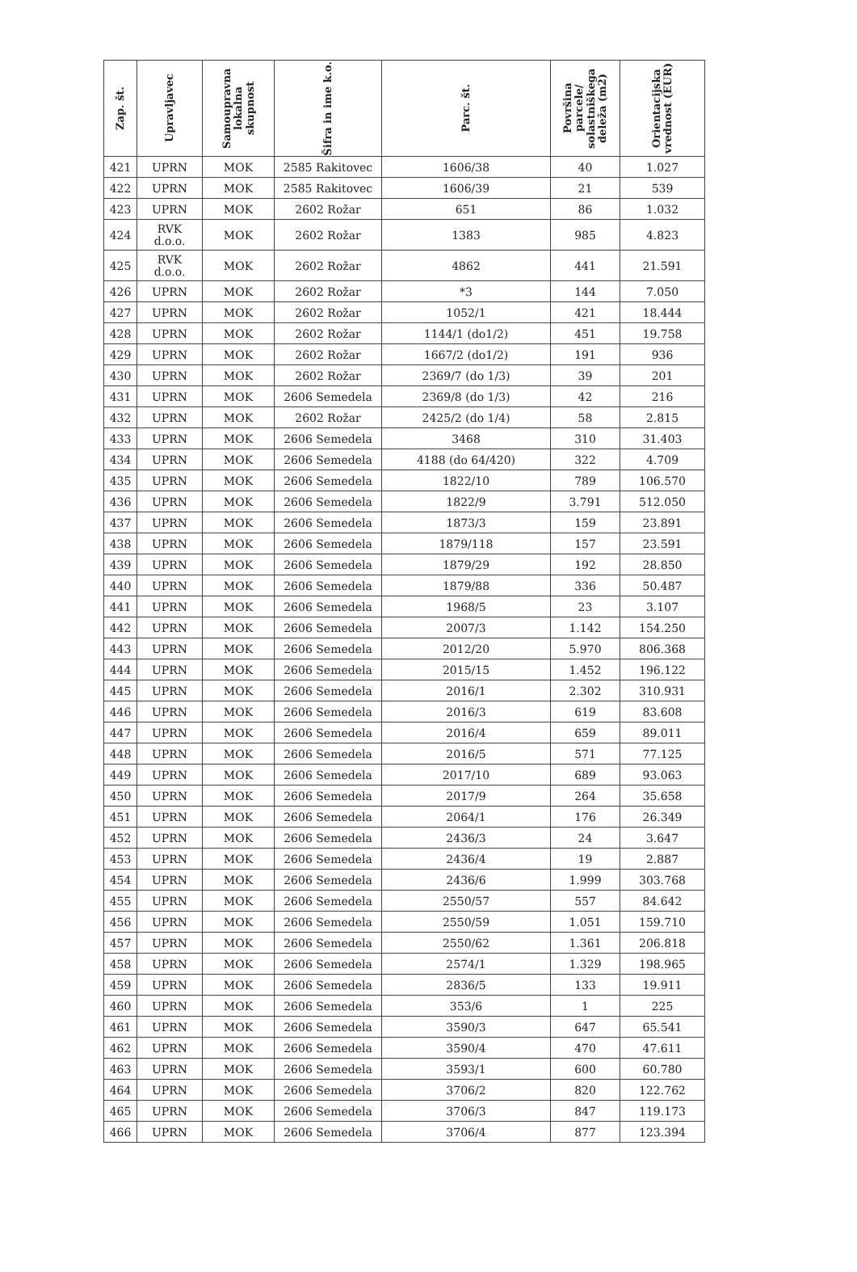| Zap. št. | Upravljavec | Samoupravna lokalna skupnost | Šifra in ime k.o. | Parc. št. | Površina parcele/ solastniškega deleža (m2) | Orientacijska vrednost (EUR) |
| --- | --- | --- | --- | --- | --- | --- |
| 421 | UPRN | MOK | 2585 Rakitovec | 1606/38 | 40 | 1.027 |
| 422 | UPRN | MOK | 2585 Rakitovec | 1606/39 | 21 | 539 |
| 423 | UPRN | MOK | 2602 Rožar | 651 | 86 | 1.032 |
| 424 | RVK d.o.o. | MOK | 2602 Rožar | 1383 | 985 | 4.823 |
| 425 | RVK d.o.o. | MOK | 2602 Rožar | 4862 | 441 | 21.591 |
| 426 | UPRN | MOK | 2602 Rožar | *3 | 144 | 7.050 |
| 427 | UPRN | MOK | 2602 Rožar | 1052/1 | 421 | 18.444 |
| 428 | UPRN | MOK | 2602 Rožar | 1144/1 (do1/2) | 451 | 19.758 |
| 429 | UPRN | MOK | 2602 Rožar | 1667/2 (do1/2) | 191 | 936 |
| 430 | UPRN | MOK | 2602 Rožar | 2369/7 (do 1/3) | 39 | 201 |
| 431 | UPRN | MOK | 2606 Semedela | 2369/8 (do 1/3) | 42 | 216 |
| 432 | UPRN | MOK | 2602 Rožar | 2425/2 (do 1/4) | 58 | 2.815 |
| 433 | UPRN | MOK | 2606 Semedela | 3468 | 310 | 31.403 |
| 434 | UPRN | MOK | 2606 Semedela | 4188 (do 64/420) | 322 | 4.709 |
| 435 | UPRN | MOK | 2606 Semedela | 1822/10 | 789 | 106.570 |
| 436 | UPRN | MOK | 2606 Semedela | 1822/9 | 3.791 | 512.050 |
| 437 | UPRN | MOK | 2606 Semedela | 1873/3 | 159 | 23.891 |
| 438 | UPRN | MOK | 2606 Semedela | 1879/118 | 157 | 23.591 |
| 439 | UPRN | MOK | 2606 Semedela | 1879/29 | 192 | 28.850 |
| 440 | UPRN | MOK | 2606 Semedela | 1879/88 | 336 | 50.487 |
| 441 | UPRN | MOK | 2606 Semedela | 1968/5 | 23 | 3.107 |
| 442 | UPRN | MOK | 2606 Semedela | 2007/3 | 1.142 | 154.250 |
| 443 | UPRN | MOK | 2606 Semedela | 2012/20 | 5.970 | 806.368 |
| 444 | UPRN | MOK | 2606 Semedela | 2015/15 | 1.452 | 196.122 |
| 445 | UPRN | MOK | 2606 Semedela | 2016/1 | 2.302 | 310.931 |
| 446 | UPRN | MOK | 2606 Semedela | 2016/3 | 619 | 83.608 |
| 447 | UPRN | MOK | 2606 Semedela | 2016/4 | 659 | 89.011 |
| 448 | UPRN | MOK | 2606 Semedela | 2016/5 | 571 | 77.125 |
| 449 | UPRN | MOK | 2606 Semedela | 2017/10 | 689 | 93.063 |
| 450 | UPRN | MOK | 2606 Semedela | 2017/9 | 264 | 35.658 |
| 451 | UPRN | MOK | 2606 Semedela | 2064/1 | 176 | 26.349 |
| 452 | UPRN | MOK | 2606 Semedela | 2436/3 | 24 | 3.647 |
| 453 | UPRN | MOK | 2606 Semedela | 2436/4 | 19 | 2.887 |
| 454 | UPRN | MOK | 2606 Semedela | 2436/6 | 1.999 | 303.768 |
| 455 | UPRN | MOK | 2606 Semedela | 2550/57 | 557 | 84.642 |
| 456 | UPRN | MOK | 2606 Semedela | 2550/59 | 1.051 | 159.710 |
| 457 | UPRN | MOK | 2606 Semedela | 2550/62 | 1.361 | 206.818 |
| 458 | UPRN | MOK | 2606 Semedela | 2574/1 | 1.329 | 198.965 |
| 459 | UPRN | MOK | 2606 Semedela | 2836/5 | 133 | 19.911 |
| 460 | UPRN | MOK | 2606 Semedela | 353/6 | 1 | 225 |
| 461 | UPRN | MOK | 2606 Semedela | 3590/3 | 647 | 65.541 |
| 462 | UPRN | MOK | 2606 Semedela | 3590/4 | 470 | 47.611 |
| 463 | UPRN | MOK | 2606 Semedela | 3593/1 | 600 | 60.780 |
| 464 | UPRN | MOK | 2606 Semedela | 3706/2 | 820 | 122.762 |
| 465 | UPRN | MOK | 2606 Semedela | 3706/3 | 847 | 119.173 |
| 466 | UPRN | MOK | 2606 Semedela | 3706/4 | 877 | 123.394 |